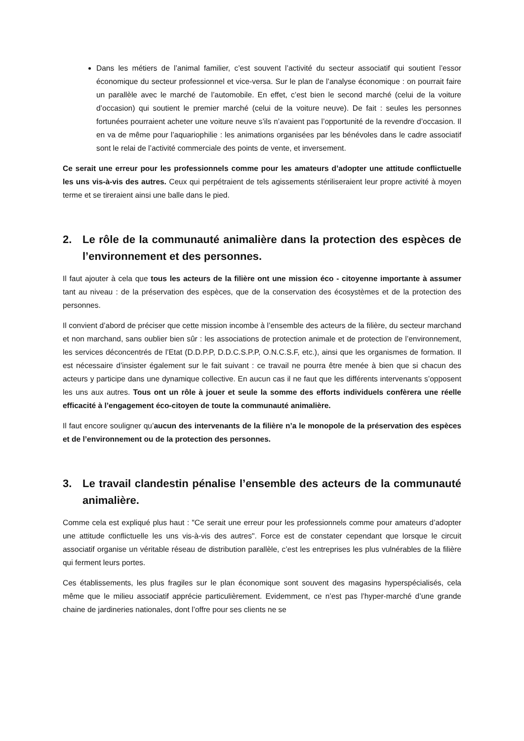Dans les métiers de l’animal familier, c’est souvent l’activité du secteur associatif qui soutient l’essor économique du secteur professionnel et vice-versa. Sur le plan de l’analyse économique : on pourrait faire un parallèle avec le marché de l’automobile. En effet, c’est bien le second marché (celui de la voiture d’occasion) qui soutient le premier marché (celui de la voiture neuve). De fait : seules les personnes fortunées pourraient acheter une voiture neuve s’ils n’avaient pas l’opportunité de la revendre d’occasion. Il en va de même pour l’aquariophilie : les animations organisées par les bénévoles dans le cadre associatif sont le relai de l’activité commerciale des points de vente, et inversement.
Ce serait une erreur pour les professionnels comme pour les amateurs d’adopter une attitude conflictuelle les uns vis-à-vis des autres. Ceux qui perpétraient de tels agissements stériliseraient leur propre activité à moyen terme et se tireraient ainsi une balle dans le pied.
2. Le rôle de la communauté animalière dans la protection des espèces de l’environnement et des personnes.
Il faut ajouter à cela que tous les acteurs de la filière ont une mission éco - citoyenne importante à assumer tant au niveau : de la préservation des espèces, que de la conservation des écosystèmes et de la protection des personnes.
Il convient d’abord de préciser que cette mission incombe à l’ensemble des acteurs de la filière, du secteur marchand et non marchand, sans oublier bien sûr : les associations de protection animale et de protection de l’environnement, les services déconcentrés de l’Etat (D.D.P.P, D.D.C.S.P.P, O.N.C.S.F, etc.), ainsi que les organismes de formation. Il est nécessaire d’insister également sur le fait suivant : ce travail ne pourra être menée à bien que si chacun des acteurs y participe dans une dynamique collective. En aucun cas il ne faut que les différents intervenants s’opposent les uns aux autres. Tous ont un rôle à jouer et seule la somme des efforts individuels confèrera une réelle efficacité à l’engagement éco-citoyen de toute la communauté animalière.
Il faut encore souligner qu’aucun des intervenants de la filière n’a le monopole de la préservation des espèces et de l’environnement ou de la protection des personnes.
3. Le travail clandestin pénalise l’ensemble des acteurs de la communauté animalière.
Comme cela est expliqué plus haut : "Ce serait une erreur pour les professionnels comme pour amateurs d’adopter une attitude conflictuelle les uns vis-à-vis des autres". Force est de constater cependant que lorsque le circuit associatif organise un véritable réseau de distribution parallèle, c’est les entreprises les plus vulnérables de la filière qui ferment leurs portes.
Ces établissements, les plus fragiles sur le plan économique sont souvent des magasins hyperspécialisés, cela même que le milieu associatif apprécie particulièrement. Evidemment, ce n’est pas l’hyper-marché d’une grande chaine de jardineries nationales, dont l’offre pour ses clients ne se